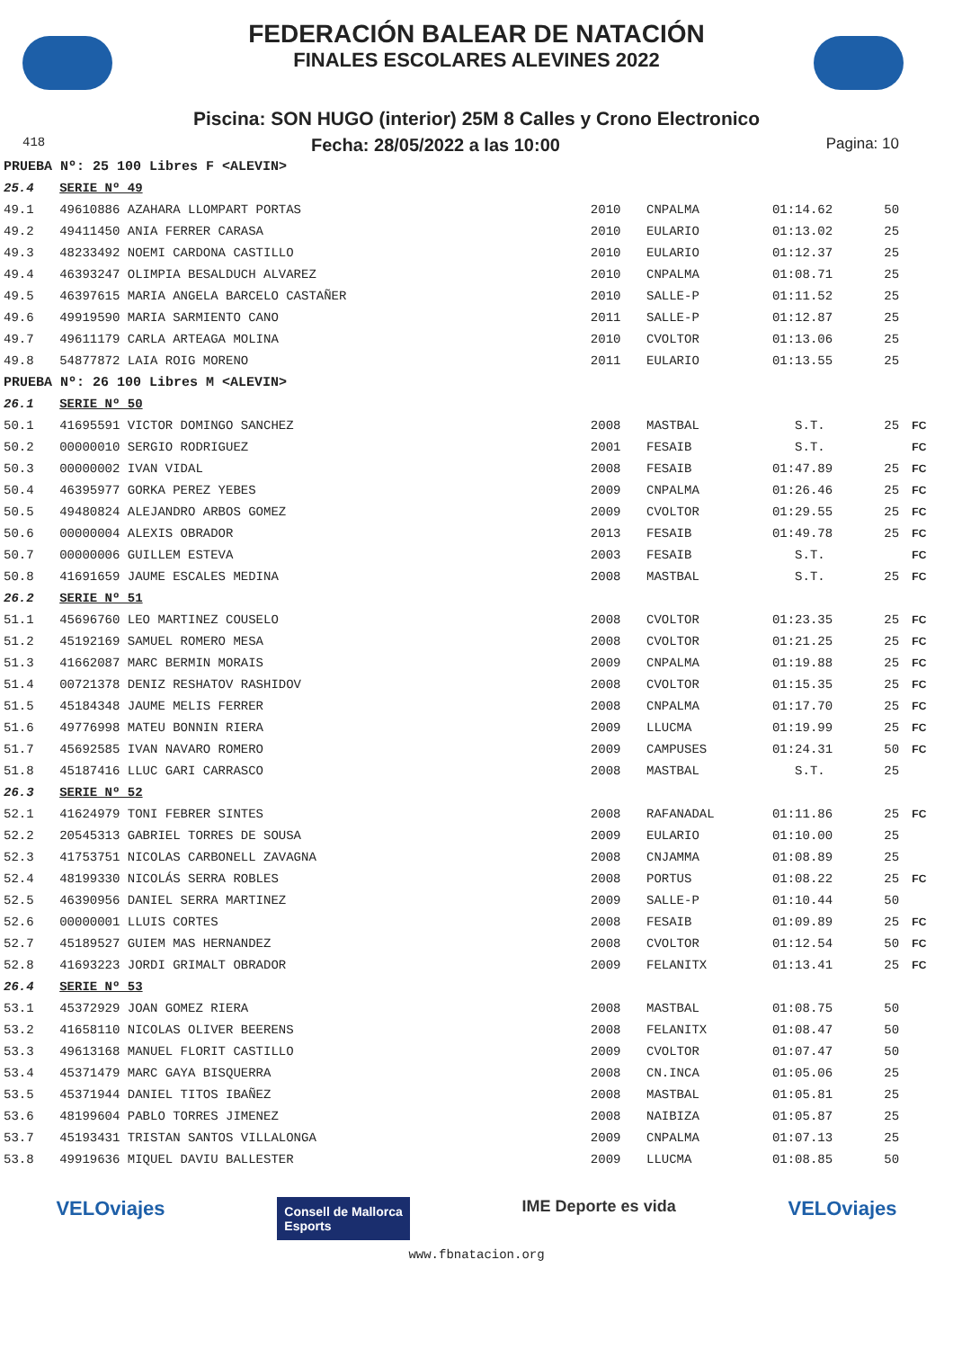FEDERACIÓN BALEAR DE NATACIÓN
FINALES ESCOLARES ALEVINES 2022
Piscina: SON HUGO (interior) 25M 8 Calles y Crono Electronico
418 Fecha: 28/05/2022 a las 10:00 Pagina: 10
| PRUEBA Nº: 25 100 Libres F <ALEVIN> | | | | | | |
| 25.4 | SERIE Nº 49 | | | | | |
| 49.1 | 49610886 AZAHARA LLOMPART PORTAS | 2010 | CNPALMA | 01:14.62 | 50 | |
| 49.2 | 49411450 ANIA FERRER CARASA | 2010 | EULARIO | 01:13.02 | 25 | |
| 49.3 | 48233492 NOEMI CARDONA CASTILLO | 2010 | EULARIO | 01:12.37 | 25 | |
| 49.4 | 46393247 OLIMPIA BESALDUCH ALVAREZ | 2010 | CNPALMA | 01:08.71 | 25 | |
| 49.5 | 46397615 MARIA ANGELA BARCELO CASTAÑER | 2010 | SALLE-P | 01:11.52 | 25 | |
| 49.6 | 49919590 MARIA SARMIENTO CANO | 2011 | SALLE-P | 01:12.87 | 25 | |
| 49.7 | 49611179 CARLA ARTEAGA MOLINA | 2010 | CVOLTOR | 01:13.06 | 25 | |
| 49.8 | 54877872 LAIA ROIG MORENO | 2011 | EULARIO | 01:13.55 | 25 | |
| PRUEBA Nº: 26 100 Libres M <ALEVIN> | | | | | | |
| 26.1 | SERIE Nº 50 | | | | | |
| 50.1 | 41695591 VICTOR DOMINGO SANCHEZ | 2008 | MASTBAL | S.T. | 25 | FC |
| 50.2 | 00000010 SERGIO RODRIGUEZ | 2001 | FESAIB | S.T. | | FC |
| 50.3 | 00000002 IVAN VIDAL | 2008 | FESAIB | 01:47.89 | 25 | FC |
| 50.4 | 46395977 GORKA PEREZ YEBES | 2009 | CNPALMA | 01:26.46 | 25 | FC |
| 50.5 | 49480824 ALEJANDRO ARBOS GOMEZ | 2009 | CVOLTOR | 01:29.55 | 25 | FC |
| 50.6 | 00000004 ALEXIS OBRADOR | 2013 | FESAIB | 01:49.78 | 25 | FC |
| 50.7 | 00000006 GUILLEM ESTEVA | 2003 | FESAIB | S.T. | | FC |
| 50.8 | 41691659 JAUME ESCALES MEDINA | 2008 | MASTBAL | S.T. | 25 | FC |
| 26.2 | SERIE Nº 51 | | | | | |
| 51.1 | 45696760 LEO MARTINEZ COUSELO | 2008 | CVOLTOR | 01:23.35 | 25 | FC |
| 51.2 | 45192169 SAMUEL ROMERO MESA | 2008 | CVOLTOR | 01:21.25 | 25 | FC |
| 51.3 | 41662087 MARC BERMIN MORAIS | 2009 | CNPALMA | 01:19.88 | 25 | FC |
| 51.4 | 00721378 DENIZ RESHATOV RASHIDOV | 2008 | CVOLTOR | 01:15.35 | 25 | FC |
| 51.5 | 45184348 JAUME MELIS FERRER | 2008 | CNPALMA | 01:17.70 | 25 | FC |
| 51.6 | 49776998 MATEU BONNIN RIERA | 2009 | LLUCMA | 01:19.99 | 25 | FC |
| 51.7 | 45692585 IVAN NAVARO ROMERO | 2009 | CAMPUSES | 01:24.31 | 50 | FC |
| 51.8 | 45187416 LLUC GARI CARRASCO | 2008 | MASTBAL | S.T. | 25 | |
| 26.3 | SERIE Nº 52 | | | | | |
| 52.1 | 41624979 TONI FEBRER SINTES | 2008 | RAFANADAL | 01:11.86 | 25 | FC |
| 52.2 | 20545313 GABRIEL TORRES DE SOUSA | 2009 | EULARIO | 01:10.00 | 25 | |
| 52.3 | 41753751 NICOLAS CARBONELL ZAVAGNA | 2008 | CNJAMMA | 01:08.89 | 25 | |
| 52.4 | 48199330 NICOLÁS SERRA ROBLES | 2008 | PORTUS | 01:08.22 | 25 | FC |
| 52.5 | 46390956 DANIEL SERRA MARTINEZ | 2009 | SALLE-P | 01:10.44 | 50 | |
| 52.6 | 00000001 LLUIS CORTES | 2008 | FESAIB | 01:09.89 | 25 | FC |
| 52.7 | 45189527 GUIEM MAS HERNANDEZ | 2008 | CVOLTOR | 01:12.54 | 50 | FC |
| 52.8 | 41693223 JORDI GRIMALT OBRADOR | 2009 | FELANITX | 01:13.41 | 25 | FC |
| 26.4 | SERIE Nº 53 | | | | | |
| 53.1 | 45372929 JOAN GOMEZ RIERA | 2008 | MASTBAL | 01:08.75 | 50 | |
| 53.2 | 41658110 NICOLAS OLIVER BEERENS | 2008 | FELANITX | 01:08.47 | 50 | |
| 53.3 | 49613168 MANUEL FLORIT CASTILLO | 2009 | CVOLTOR | 01:07.47 | 50 | |
| 53.4 | 45371479 MARC GAYA BISQUERRA | 2008 | CN.INCA | 01:05.06 | 25 | |
| 53.5 | 45371944 DANIEL TITOS IBAÑEZ | 2008 | MASTBAL | 01:05.81 | 25 | |
| 53.6 | 48199604 PABLO TORRES JIMENEZ | 2008 | NAIBIZA | 01:05.87 | 25 | |
| 53.7 | 45193431 TRISTAN SANTOS VILLALONGA | 2009 | CNPALMA | 01:07.13 | 25 | |
| 53.8 | 49919636 MIQUEL DAVIU BALLESTER | 2009 | LLUCMA | 01:08.85 | 50 | |
VELOviajes Consell de Mallorca
Esports IME Deporte es vida VELOviajes
www.fbnatacion.org